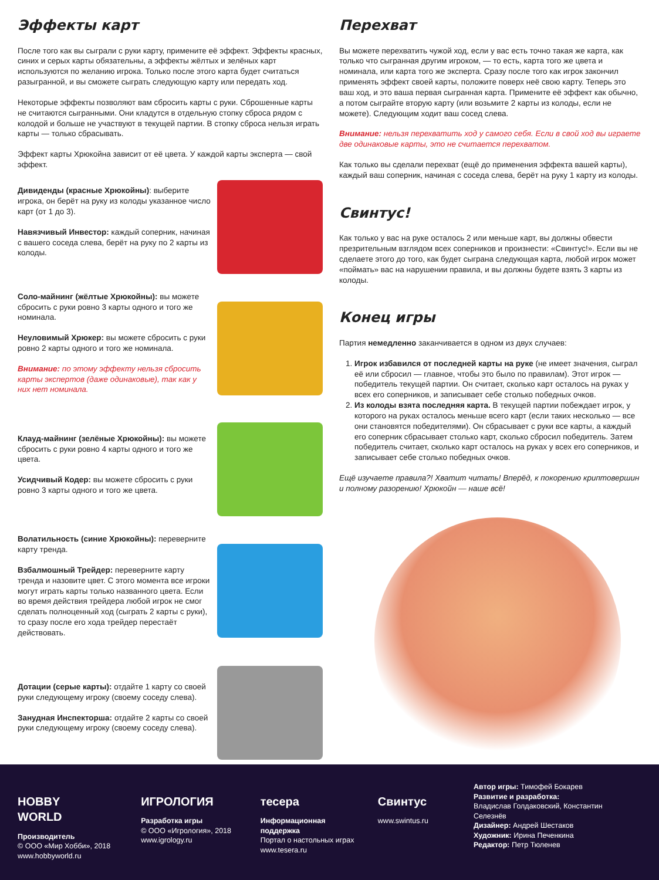Эффекты карт
После того как вы сыграли с руки карту, примените её эффект. Эффекты красных, синих и серых карты обязательны, а эффекты жёлтых и зелёных карт используются по желанию игрока. Только после этого карта будет считаться разыгранной, и вы сможете сыграть следующую карту или передать ход.
Некоторые эффекты позволяют вам сбросить карты с руки. Сброшенные карты не считаются сыгранными. Они кладутся в отдельную стопку сброса рядом с колодой и больше не участвуют в текущей партии. В стопку сброса нельзя играть карты — только сбрасывать.
Эффект карты Хрюкойна зависит от её цвета. У каждой карты эксперта — свой эффект.
Дивиденды (красные Хрюкойны): выберите игрока, он берёт на руку из колоды указанное число карт (от 1 до 3).
Навязчивый Инвестор: каждый соперник, начиная с вашего соседа слева, берёт на руку по 2 карты из колоды.
Соло-майнинг (жёлтые Хрюкойны): вы можете сбросить с руки ровно 3 карты одного и того же номинала.
Неуловимый Хрюкер: вы можете сбросить с руки ровно 2 карты одного и того же номинала.
Внимание: по этому эффекту нельзя сбросить карты экспертов (даже одинаковые), так как у них нет номинала.
Клауд-майнинг (зелёные Хрюкойны): вы можете сбросить с руки ровно 4 карты одного и того же цвета.
Усидчивый Кодер: вы можете сбросить с руки ровно 3 карты одного и того же цвета.
Волатильность (синие Хрюкойны): переверните карту тренда.
Взбалмошный Трейдер: переверните карту тренда и назовите цвет. С этого момента все игроки могут играть карты только названного цвета. Если во время действия трейдера любой игрок не смог сделать полноценный ход (сыграть 2 карты с руки), то сразу после его хода трейдер перестаёт действовать.
Дотации (серые карты): отдайте 1 карту со своей руки следующему игроку (своему соседу слева).
Занудная Инспекторша: отдайте 2 карты со своей руки следующему игроку (своему соседу слева).
Перехват
Вы можете перехватить чужой ход, если у вас есть точно такая же карта, как только что сыгранная другим игроком, — то есть, карта того же цвета и номинала, или карта того же эксперта. Сразу после того как игрок закончил применять эффект своей карты, положите поверх неё свою карту. Теперь это ваш ход, и это ваша первая сыгранная карта. Примените её эффект как обычно, а потом сыграйте вторую карту (или возьмите 2 карты из колоды, если не можете). Следующим ходит ваш сосед слева.
Внимание: нельзя перехватить ход у самого себя. Если в свой ход вы играете две одинаковые карты, это не считается перехватом.
Как только вы сделали перехват (ещё до применения эффекта вашей карты), каждый ваш соперник, начиная с соседа слева, берёт на руку 1 карту из колоды.
Свинтус!
Как только у вас на руке осталось 2 или меньше карт, вы должны обвести презрительным взглядом всех соперников и произнести: «Свинтус!». Если вы не сделаете этого до того, как будет сыграна следующая карта, любой игрок может «поймать» вас на нарушении правила, и вы должны будете взять 3 карты из колоды.
Конец игры
Партия немедленно заканчивается в одном из двух случаев:
1. Игрок избавился от последней карты на руке (не имеет значения, сыграл её или сбросил — главное, чтобы это было по правилам). Этот игрок — победитель текущей партии. Он считает, сколько карт осталось на руках у всех его соперников, и записывает себе столько победных очков.
2. Из колоды взята последняя карта. В текущей партии побеждает игрок, у которого на руках осталось меньше всего карт (если таких несколько — все они становятся победителями). Он сбрасывает с руки все карты, а каждый его соперник сбрасывает столько карт, сколько сбросил победитель. Затем победитель считает, сколько карт осталось на руках у всех его соперников, и записывает себе столько победных очков.
Ещё изучаете правила?! Хватит читать! Вперёд, к покорению криптовершин и полному разорению! Хрюкойн — наше всё!
HOBBY WORLD
Производитель
© ООО «Мир Хобби», 2018
www.hobbyworld.ru
ИГРОЛОГИЯ
Разработка игры
© ООО «Игрология», 2018
www.igrology.ru
тесера
Информационная поддержка
Портал о настольных играх
www.tesera.ru
Свинтус
www.swintus.ru
Автор игры: Тимофей Бокарев
Развитие и разработка:
Владислав Голдаковский, Константин Селезнёв
Дизайнер: Андрей Шестаков
Художник: Ирина Печенкина
Редактор: Петр Тюленев